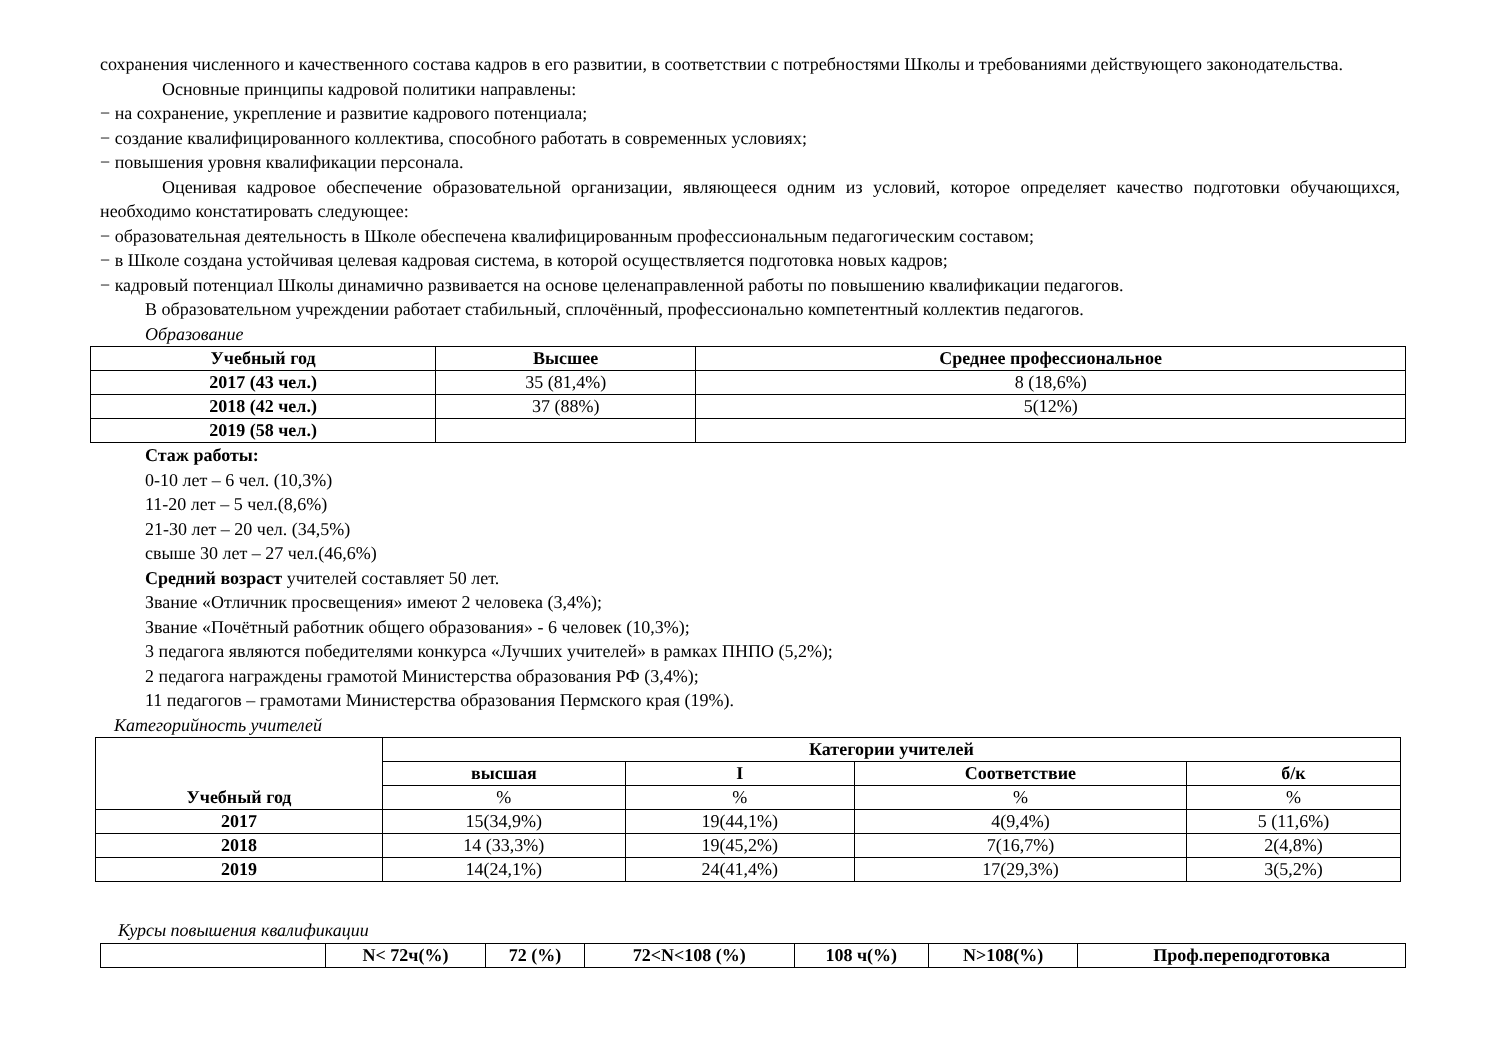сохранения численного и качественного состава кадров в его развитии, в соответствии с потребностями Школы и требованиями действующего законодательства.
Основные принципы кадровой политики направлены:
− на сохранение, укрепление и развитие кадрового потенциала;
− создание квалифицированного коллектива, способного работать в современных условиях;
− повышения уровня квалификации персонала.
Оценивая кадровое обеспечение образовательной организации, являющееся одним из условий, которое определяет качество подготовки обучающихся, необходимо констатировать следующее:
− образовательная деятельность в Школе обеспечена квалифицированным профессиональным педагогическим составом;
− в Школе создана устойчивая целевая кадровая система, в которой осуществляется подготовка новых кадров;
− кадровый потенциал Школы динамично развивается на основе целенаправленной работы по повышению квалификации педагогов.
В образовательном учреждении работает стабильный, сплочённый, профессионально компетентный коллектив педагогов.
Образование
| Учебный год | Высшее | Среднее профессиональное |
| --- | --- | --- |
| 2017 (43 чел.) | 35 (81,4%) | 8 (18,6%) |
| 2018 (42 чел.) | 37 (88%) | 5(12%) |
| 2019 (58 чел.) | | |
Стаж работы:
0-10 лет – 6 чел. (10,3%)
11-20 лет – 5 чел.(8,6%)
21-30 лет – 20 чел. (34,5%)
свыше 30 лет – 27 чел.(46,6%)
Средний возраст учителей составляет 50 лет.
Звание «Отличник просвещения» имеют 2 человека (3,4%);
Звание «Почётный работник общего образования» - 6 человек (10,3%);
3 педагога являются победителями конкурса «Лучших учителей» в рамках ПНПО (5,2%);
2 педагога награждены грамотой Министерства образования РФ (3,4%);
11 педагогов – грамотами Министерства образования Пермского края (19%).
Категорийность учителей
| Учебный год | Категории учителей | | | |
| --- | --- | --- | --- | --- |
| | высшая | I | Соответствие | б/к |
| | % | % | % | % |
| 2017 | 15(34,9%) | 19(44,1%) | 4(9,4%) | 5 (11,6%) |
| 2018 | 14 (33,3%) | 19(45,2%) | 7(16,7%) | 2(4,8%) |
| 2019 | 14(24,1%) | 24(41,4%) | 17(29,3%) | 3(5,2%) |
Курсы повышения квалификации
| | N< 72ч(%) | 72 (%) | 72<N<108 (%) | 108 ч(%) | N>108(%) | Проф.переподготовка |
| --- | --- | --- | --- | --- | --- | --- |